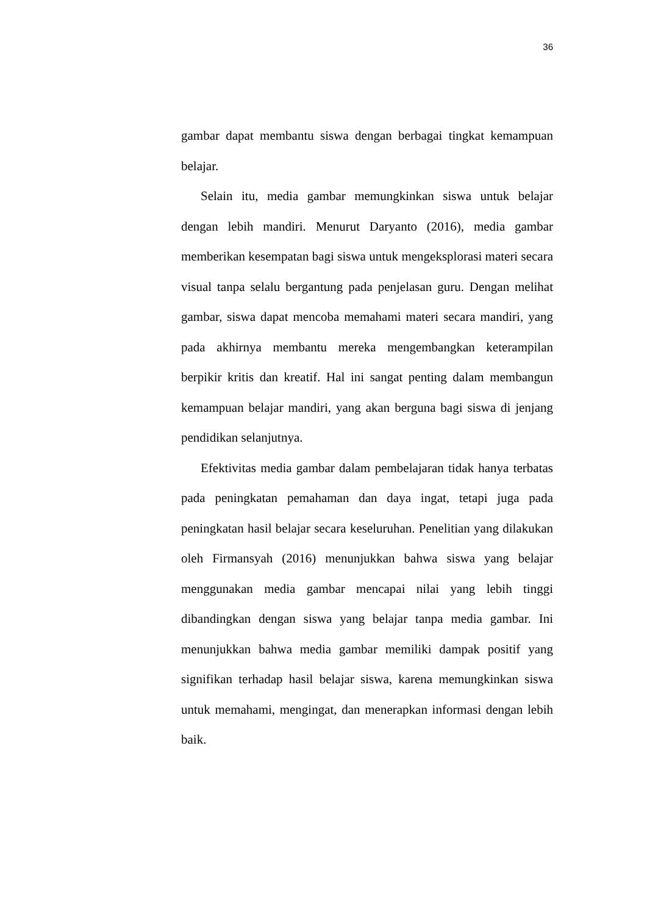36
gambar dapat membantu siswa dengan berbagai tingkat kemampuan belajar.
Selain itu, media gambar memungkinkan siswa untuk belajar dengan lebih mandiri. Menurut Daryanto (2016), media gambar memberikan kesempatan bagi siswa untuk mengeksplorasi materi secara visual tanpa selalu bergantung pada penjelasan guru. Dengan melihat gambar, siswa dapat mencoba memahami materi secara mandiri, yang pada akhirnya membantu mereka mengembangkan keterampilan berpikir kritis dan kreatif. Hal ini sangat penting dalam membangun kemampuan belajar mandiri, yang akan berguna bagi siswa di jenjang pendidikan selanjutnya.
Efektivitas media gambar dalam pembelajaran tidak hanya terbatas pada peningkatan pemahaman dan daya ingat, tetapi juga pada peningkatan hasil belajar secara keseluruhan. Penelitian yang dilakukan oleh Firmansyah (2016) menunjukkan bahwa siswa yang belajar menggunakan media gambar mencapai nilai yang lebih tinggi dibandingkan dengan siswa yang belajar tanpa media gambar. Ini menunjukkan bahwa media gambar memiliki dampak positif yang signifikan terhadap hasil belajar siswa, karena memungkinkan siswa untuk memahami, mengingat, dan menerapkan informasi dengan lebih baik.